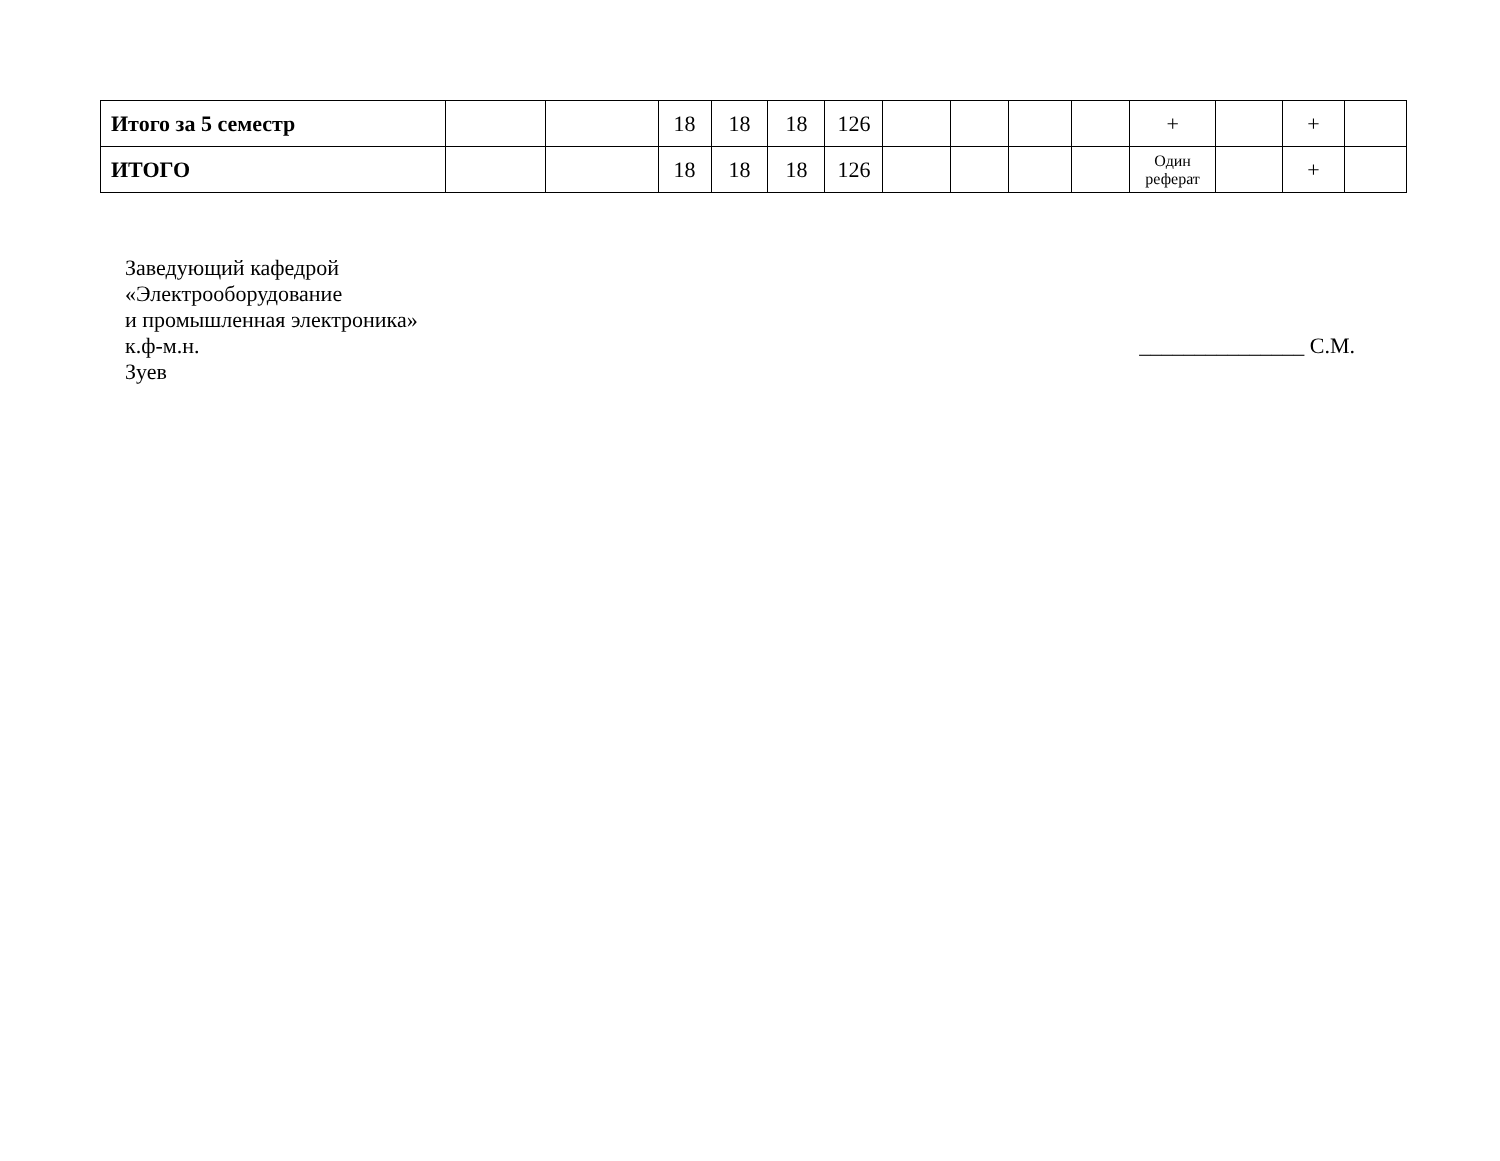| Итого за 5 семестр | | | 18 | 18 | 18 | 126 | | | | | + | | + | |
| ИТОГО | | | 18 | 18 | 18 | 126 | | | | | Один реферат | | + | |
Заведующий кафедрой
«Электрооборудование
и промышленная электроника»
к.ф-м.н.
Зуев
_______________ С.М.